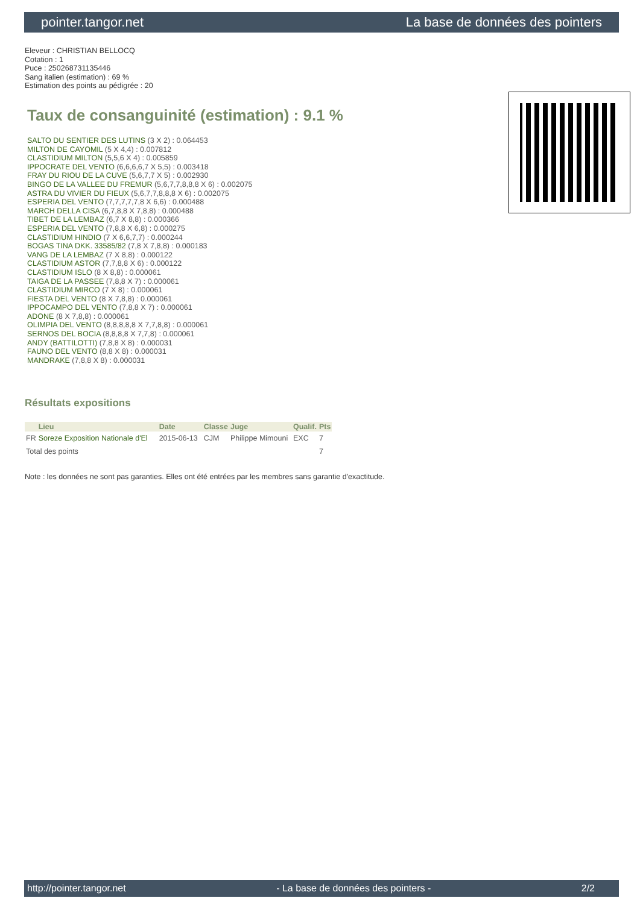pointer.tangor.net La base de données des pointers
Eleveur : CHRISTIAN BELLOCQ
Cotation : 1
Puce : 250268731135446
Sang italien (estimation) : 69 %
Estimation des points au pédigrée : 20
Taux de consanguinité (estimation) : 9.1 %
SALTO DU SENTIER DES LUTINS (3 X 2) : 0.064453
MILTON DE CAYOMIL (5 X 4,4) : 0.007812
CLASTIDIUM MILTON (5,5,6 X 4) : 0.005859
IPPOCRATE DEL VENTO (6,6,6,6,7 X 5,5) : 0.003418
FRAY DU RIOU DE LA CUVE (5,6,7,7 X 5) : 0.002930
BINGO DE LA VALLEE DU FREMUR (5,6,7,7,8,8,8 X 6) : 0.002075
ASTRA DU VIVIER DU FIEUX (5,6,7,7,8,8,8 X 6) : 0.002075
ESPERIA DEL VENTO (7,7,7,7,7,8 X 6,6) : 0.000488
MARCH DELLA CISA (6,7,8,8 X 7,8,8) : 0.000488
TIBET DE LA LEMBAZ (6,7 X 8,8) : 0.000366
ESPERIA DEL VENTO (7,8,8 X 6,8) : 0.000275
CLASTIDIUM HINDIO (7 X 6,6,7,7) : 0.000244
BOGAS TINA DKK. 33585/82 (7,8 X 7,8,8) : 0.000183
VANG DE LA LEMBAZ (7 X 8,8) : 0.000122
CLASTIDIUM ASTOR (7,7,8,8 X 6) : 0.000122
CLASTIDIUM ISLO (8 X 8,8) : 0.000061
TAIGA DE LA PASSEE (7,8,8 X 7) : 0.000061
CLASTIDIUM MIRCO (7 X 8) : 0.000061
FIESTA DEL VENTO (8 X 7,8,8) : 0.000061
IPPOCAMPO DEL VENTO (7,8,8 X 7) : 0.000061
ADONE (8 X 7,8,8) : 0.000061
OLIMPIA DEL VENTO (8,8,8,8,8 X 7,7,8,8) : 0.000061
SERNOS DEL BOCIA (8,8,8,8 X 7,7,8) : 0.000061
ANDY (BATTILOTTI) (7,8,8 X 8) : 0.000031
FAUNO DEL VENTO (8,8 X 8) : 0.000031
MANDRAKE (7,8,8 X 8) : 0.000031
Résultats expositions
| | Lieu | Date | Classe | Juge | Qualif. | Pts |
| --- | --- | --- | --- | --- | --- | --- |
| FR | Soreze Exposition Nationale d'El | 2015-06-13 | CJM | Philippe Mimouni | EXC | 7 |
| Total des points | | | | | | 7 |
Note : les données ne sont pas garanties. Elles ont été entrées par les membres sans garantie d'exactitude.
http://pointer.tangor.net - La base de données des pointers - 2/2